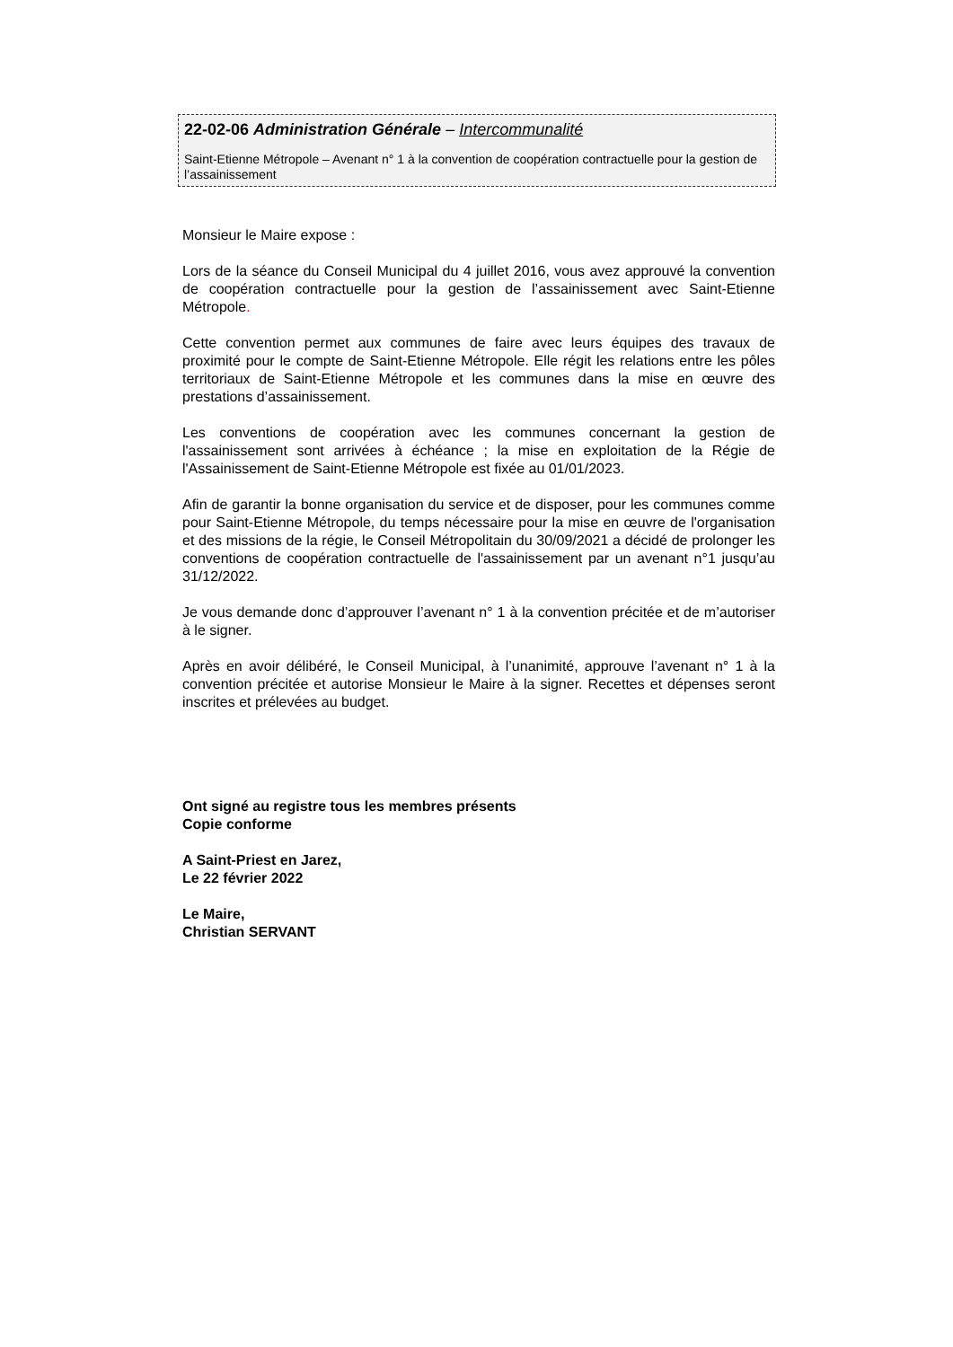22-02-06 Administration Générale – Intercommunalité
Saint-Etienne Métropole – Avenant n° 1 à la convention de coopération contractuelle pour la gestion de l’assainissement
Monsieur le Maire expose :
Lors de la séance du Conseil Municipal du 4 juillet 2016, vous avez approuvé la convention de coopération contractuelle pour la gestion de l’assainissement avec Saint-Etienne Métropole.
Cette convention permet aux communes de faire avec leurs équipes des travaux de proximité pour le compte de Saint-Etienne Métropole. Elle régit les relations entre les pôles territoriaux de Saint-Etienne Métropole et les communes dans la mise en œuvre des prestations d’assainissement.
Les conventions de coopération avec les communes concernant la gestion de l'assainissement sont arrivées à échéance ; la mise en exploitation de la Régie de l'Assainissement de Saint-Etienne Métropole est fixée au 01/01/2023.
Afin de garantir la bonne organisation du service et de disposer, pour les communes comme pour Saint-Etienne Métropole, du temps nécessaire pour la mise en œuvre de l'organisation et des missions de la régie, le Conseil Métropolitain du 30/09/2021 a décidé de prolonger les conventions de coopération contractuelle de l'assainissement par un avenant n°1 jusqu’au 31/12/2022.
Je vous demande donc d’approuver l’avenant n° 1 à la convention précitée et de m’autoriser à le signer.
Après en avoir délibéré, le Conseil Municipal, à l’unanimité, approuve l’avenant n° 1 à la convention précitée et autorise Monsieur le Maire à la signer. Recettes et dépenses seront inscrites et prélevées au budget.
Ont signé au registre tous les membres présents
Copie conforme
A Saint-Priest en Jarez,
Le 22 février 2022
Le Maire,
Christian SERVANT